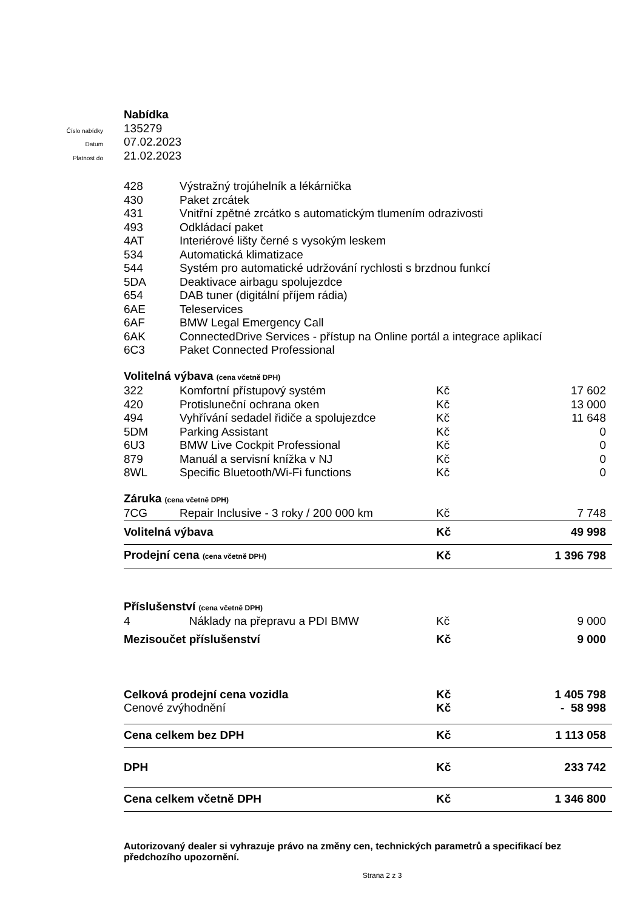Číslo nabídky
Datum
Platnost do
Nabídka
135279
07.02.2023
21.02.2023
| 428 | Výstražný trojúhelník a lékárnička | | |
| 430 | Paket zrcátek | | |
| 431 | Vnitřní zpětné zrcátko s automatickým tlumením odrazivosti | | |
| 493 | Odkládací paket | | |
| 4AT | Interiérové lišty černé s vysokým leskem | | |
| 534 | Automatická klimatizace | | |
| 544 | Systém pro automatické udržování rychlosti s brzdnou funkcí | | |
| 5DA | Deaktivace airbagu spolujezdce | | |
| 654 | DAB tuner (digitální příjem rádia) | | |
| 6AE | Teleservices | | |
| 6AF | BMW Legal Emergency Call | | |
| 6AK | ConnectedDrive Services - přístup na Online portál a integrace aplikací | | |
| 6C3 | Paket Connected Professional | | |
| Volitelná výbava (cena včetně DPH) | | | |
| 322 | Komfortní přístupový systém | Kč | 17 602 |
| 420 | Protisluneční ochrana oken | Kč | 13 000 |
| 494 | Vyhřívání sedadel řidiče a spolujezdce | Kč | 11 648 |
| 5DM | Parking Assistant | Kč | 0 |
| 6U3 | BMW Live Cockpit Professional | Kč | 0 |
| 879 | Manuál a servisní knížka v NJ | Kč | 0 |
| 8WL | Specific Bluetooth/Wi-Fi functions | Kč | 0 |
| Záruka (cena včetně DPH) | | | |
| 7CG | Repair Inclusive - 3 roky / 200 000 km | Kč | 7 748 |
| Volitelná výbava | | Kč | 49 998 |
| Prodejní cena (cena včetně DPH) | | Kč | 1 396 798 |
| Příslušenství (cena včetně DPH) | | | |
| 4 | Náklady na přepravu a PDI BMW | Kč | 9 000 |
| Mezisoučet příslušenství | | Kč | 9 000 |
| Celková prodejní cena vozidla | | Kč | 1 405 798 |
| Cenové zvýhodnění | | Kč | - 58 998 |
| Cena celkem bez DPH | | Kč | 1 113 058 |
| DPH | | Kč | 233 742 |
| Cena celkem včetně DPH | | Kč | 1 346 800 |
Autorizovaný dealer si vyhrazuje právo na změny cen, technických parametrů a specifikací bez předchozího upozornění.
Strana 2 z 3